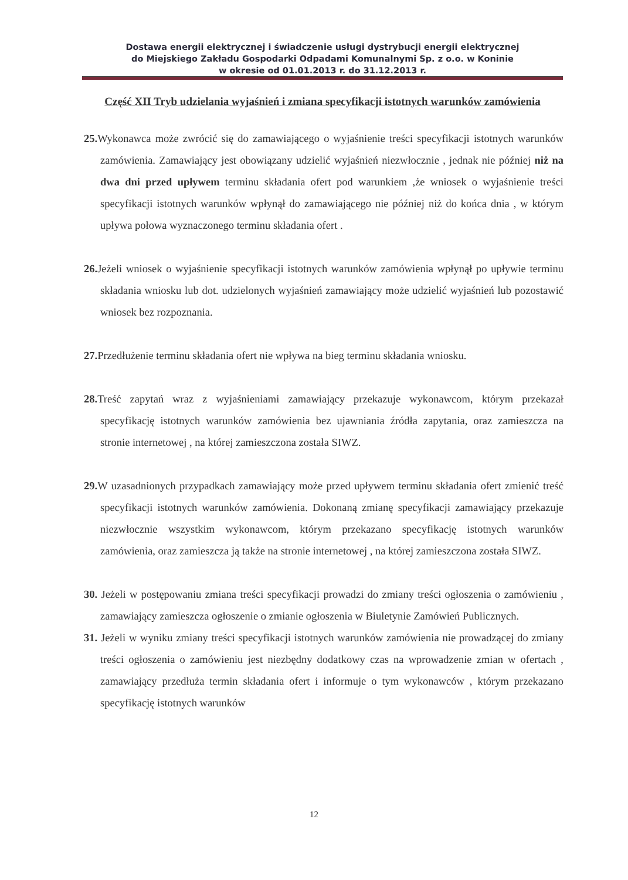Dostawa energii elektrycznej i świadczenie usługi dystrybucji energii elektrycznej
do Miejskiego Zakładu Gospodarki Odpadami Komunalnymi Sp. z o.o. w Koninie
w okresie od 01.01.2013 r. do 31.12.2013 r.
Część XII Tryb udzielania wyjaśnień i zmiana specyfikacji istotnych warunków zamówienia
25. Wykonawca może zwrócić się do zamawiającego o wyjaśnienie treści specyfikacji istotnych warunków zamówienia. Zamawiający jest obowiązany udzielić wyjaśnień niezwłocznie , jednak nie później niż na dwa dni przed upływem terminu składania ofert pod warunkiem ,że wniosek o wyjaśnienie treści specyfikacji istotnych warunków wpłynął do zamawiającego nie później niż do końca dnia , w którym upływa połowa wyznaczonego terminu składania ofert .
26. Jeżeli wniosek o wyjaśnienie specyfikacji istotnych warunków zamówienia wpłynął po upływie terminu składania wniosku lub dot. udzielonych wyjaśnień zamawiający może udzielić wyjaśnień lub pozostawić wniosek bez rozpoznania.
27. Przedłużenie terminu składania ofert nie wpływa na bieg terminu składania wniosku.
28. Treść zapytań wraz z wyjaśnieniami zamawiający przekazuje wykonawcom, którym przekazał specyfikację istotnych warunków zamówienia bez ujawniania źródła zapytania, oraz zamieszcza na stronie internetowej , na której zamieszczona została SIWZ.
29. W uzasadnionych przypadkach zamawiający może przed upływem terminu składania ofert zmienić treść specyfikacji istotnych warunków zamówienia. Dokonaną zmianę specyfikacji zamawiający przekazuje niezwłocznie wszystkim wykonawcom, którym przekazano specyfikację istotnych warunków zamówienia, oraz zamieszcza ją także na stronie internetowej , na której zamieszczona została SIWZ.
30. Jeżeli w postępowaniu zmiana treści specyfikacji prowadzi do zmiany treści ogłoszenia o zamówieniu , zamawiający zamieszcza ogłoszenie o zmianie ogłoszenia w Biuletynie Zamówień Publicznych.
31. Jeżeli w wyniku zmiany treści specyfikacji istotnych warunków zamówienia nie prowadzącej do zmiany treści ogłoszenia o zamówieniu jest niezbędny dodatkowy czas na wprowadzenie zmian w ofertach , zamawiający przedłuża termin składania ofert i informuje o tym wykonawców , którym przekazano specyfikację istotnych warunków
12